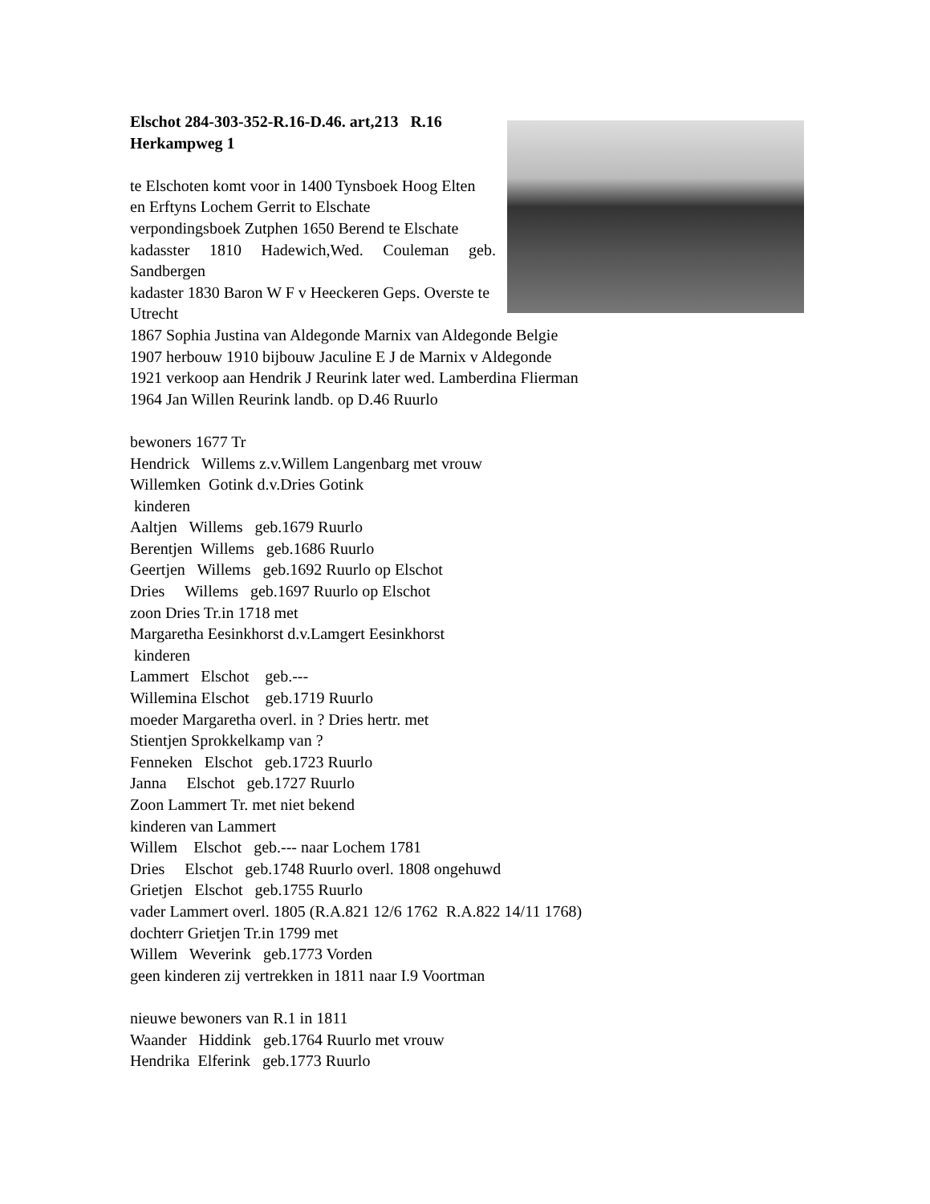Elschot 284-303-352-R.16-D.46. art,213 R.16
Herkampweg 1
te Elschoten komt voor in 1400 Tynsboek Hoog Elten
en Erftyns Lochem Gerrit to Elschate
verpondingsboek Zutphen 1650 Berend te Elschate
kadasster 1810 Hadewich,Wed. Couleman geb. Sandbergen
kadaster 1830 Baron W F v Heeckeren Geps. Overste te Utrecht
1867 Sophia Justina van Aldegonde Marnix van Aldegonde Belgie
1907 herbouw 1910 bijbouw Jaculine E J de Marnix v Aldegonde
1921 verkoop aan Hendrik J Reurink later wed. Lamberdina Flierman
1964 Jan Willen Reurink landb. op D.46 Ruurlo
bewoners 1677 Tr
Hendrick Willems z.v.Willem Langenbarg met vrouw
Willemken Gotink d.v.Dries Gotink
kinderen
Aaltjen Willems geb.1679 Ruurlo
Berentjen Willems geb.1686 Ruurlo
Geertjen Willems geb.1692 Ruurlo op Elschot
Dries Willems geb.1697 Ruurlo op Elschot
zoon Dries Tr.in 1718 met
Margaretha Eesinkhorst d.v.Lamgert Eesinkhorst
kinderen
Lammert Elschot geb.---
Willemina Elschot geb.1719 Ruurlo
moeder Margaretha overl. in ? Dries hertr. met
Stientjen Sprokkelkamp van ?
Fenneken Elschot geb.1723 Ruurlo
Janna Elschot geb.1727 Ruurlo
Zoon Lammert Tr. met niet bekend
kinderen van Lammert
Willem Elschot geb.--- naar Lochem 1781
Dries Elschot geb.1748 Ruurlo overl. 1808 ongehuwd
Grietjen Elschot geb.1755 Ruurlo
vader Lammert overl. 1805 (R.A.821 12/6 1762 R.A.822 14/11 1768)
dochterr Grietjen Tr.in 1799 met
Willem Weverink geb.1773 Vorden
geen kinderen zij vertrekken in 1811 naar I.9 Voortman
nieuwe bewoners van R.1 in 1811
Waander Hiddink geb.1764 Ruurlo met vrouw
Hendrika Elferink geb.1773 Ruurlo